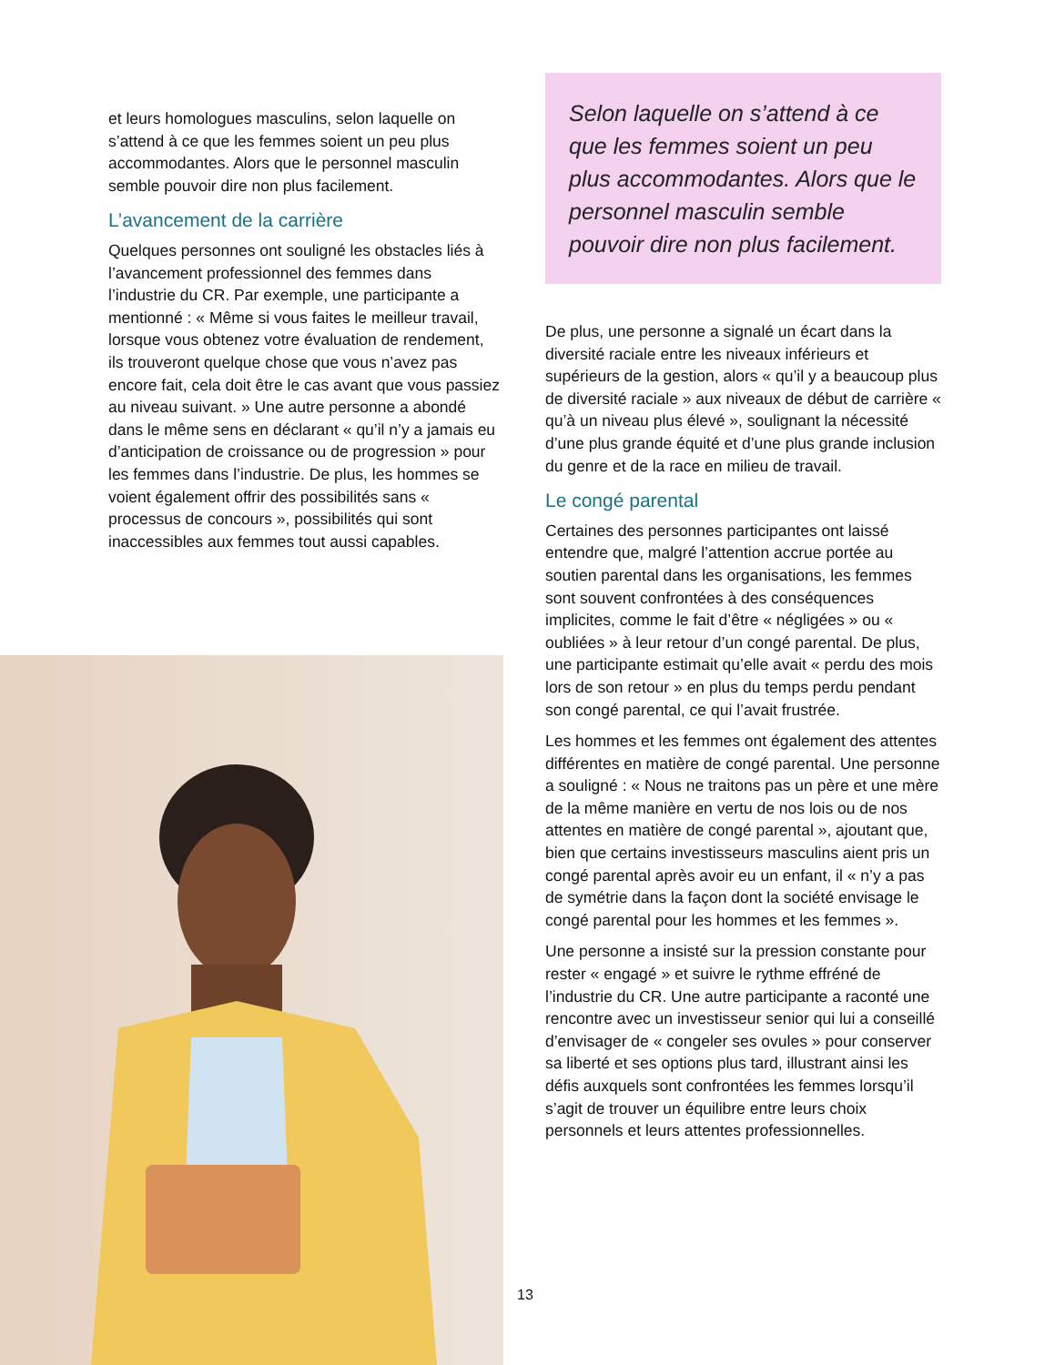et leurs homologues masculins, selon laquelle on s’attend à ce que les femmes soient un peu plus accommodantes. Alors que le personnel masculin semble pouvoir dire non plus facilement.
L’avancement de la carrière
Quelques personnes ont souligné les obstacles liés à l’avancement professionnel des femmes dans l’industrie du CR. Par exemple, une participante a mentionné : « Même si vous faites le meilleur travail, lorsque vous obtenez votre évaluation de rendement, ils trouveront quelque chose que vous n’avez pas encore fait, cela doit être le cas avant que vous passiez au niveau suivant. » Une autre personne a abondé dans le même sens en déclarant « qu’il n’y a jamais eu d’anticipation de croissance ou de progression » pour les femmes dans l’industrie. De plus, les hommes se voient également offrir des possibilités sans « processus de concours », possibilités qui sont inaccessibles aux femmes tout aussi capables.
Selon laquelle on s’attend à ce que les femmes soient un peu plus accommodantes. Alors que le personnel masculin semble pouvoir dire non plus facilement.
De plus, une personne a signalé un écart dans la diversité raciale entre les niveaux inférieurs et supérieurs de la gestion, alors « qu’il y a beaucoup plus de diversité raciale » aux niveaux de début de carrière « qu’à un niveau plus élevé », soulignant la nécessité d’une plus grande équité et d’une plus grande inclusion du genre et de la race en milieu de travail.
Le congé parental
Certaines des personnes participantes ont laissé entendre que, malgré l’attention accrue portée au soutien parental dans les organisations, les femmes sont souvent confrontées à des conséquences implicites, comme le fait d’être « négligées » ou « oubliées » à leur retour d’un congé parental. De plus, une participante estimait qu’elle avait « perdu des mois lors de son retour » en plus du temps perdu pendant son congé parental, ce qui l’avait frustrée.
Les hommes et les femmes ont également des attentes différentes en matière de congé parental. Une personne a souligné : « Nous ne traitons pas un père et une mère de la même manière en vertu de nos lois ou de nos attentes en matière de congé parental », ajoutant que, bien que certains investisseurs masculins aient pris un congé parental après avoir eu un enfant, il « n’y a pas de symétrie dans la façon dont la société envisage le congé parental pour les hommes et les femmes ».
Une personne a insisté sur la pression constante pour rester « engagé » et suivre le rythme effréné de l’industrie du CR. Une autre participante a raconté une rencontre avec un investisseur senior qui lui a conseillé d’envisager de « congeler ses ovules » pour conserver sa liberté et ses options plus tard, illustrant ainsi les défis auxquels sont confrontées les femmes lorsqu’il s’agit de trouver un équilibre entre leurs choix personnels et leurs attentes professionnelles.
13